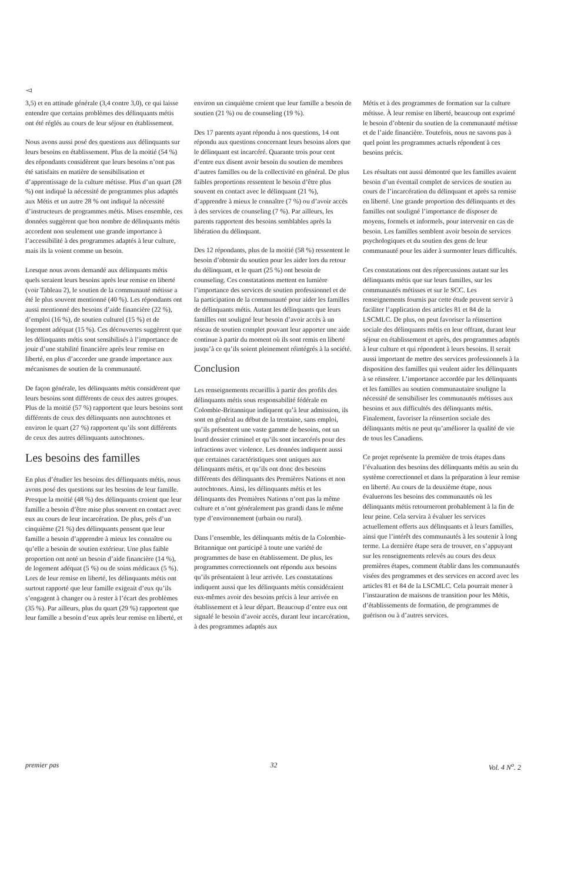◅
3,5) et en attitude générale (3,4 contre 3,0), ce qui laisse entendre que certains problèmes des délinquants métis ont été réglés au cours de leur séjour en établissement.
Nous avons aussi posé des questions aux délinquants sur leurs besoins en établissement. Plus de la moitié (54 %) des répondants considèrent que leurs besoins n’ont pas été satisfaits en matière de sensibilisation et d’apprentissage de la culture métisse. Plus d’un quart (28 %) ont indiqué la nécessité de programmes plus adaptés aux Métis et un autre 28 % ont indiqué la nécessité d’instructeurs de programmes métis. Mises ensemble, ces données suggèrent que bon nombre de délinquants métis accordent non seulement une grande importance à l’accessibilité à des programmes adaptés à leur culture, mais ils la voient comme un besoin.
Lorsque nous avons demandé aux délinquants métis quels seraient leurs besoins après leur remise en liberté (voir Tableau 2), le soutien de la communauté métisse a été le plus souvent mentionné (40 %). Les répondants ont aussi mentionné des besoins d’aide financière (22 %), d’emploi (16 %), de soutien culturel (15 %) et de logement adéquat (15 %). Ces découvertes suggèrent que les délinquants métis sont sensibilisés à l’importance de jouir d’une stabilité financière après leur remise en liberté, en plus d’accorder une grande importance aux mécanismes de soutien de la communauté.
De façon générale, les délinquants métis considèrent que leurs besoins sont différents de ceux des autres groupes. Plus de la moitié (57 %) rapportent que leurs besoins sont différents de ceux des délinquants non autochtones et environ le quart (27 %) rapportent qu’ils sont différents de ceux des autres délinquants autochtones.
Les besoins des familles
En plus d’étudier les besoins des délinquants métis, nous avons posé des questions sur les besoins de leur famille. Presque la moitié (48 %) des délinquants croient que leur famille a besoin d’être mise plus souvent en contact avec eux au cours de leur incarcération. De plus, près d’un cinquième (21 %) des délinquants pensent que leur famille a besoin d’apprendre à mieux les connaître ou qu’elle a besoin de soutien extérieur. Une plus faible proportion ont noté un besoin d’aide financière (14 %), de logement adéquat (5 %) ou de soins médicaux (5 %). Lors de leur remise en liberté, les délinquants métis ont surtout rapporté que leur famille exigeait d’eux qu’ils s’engagent à changer ou à rester à l’écart des problèmes (35 %). Par ailleurs, plus du quart (29 %) rapportent que leur famille a besoin d’eux après leur remise en liberté, et
environ un cinquième croient que leur famille a besoin de soutien (21 %) ou de counseling (19 %).
Des 17 parents ayant répondu à nos questions, 14 ont répondu aux questions concernant leurs besoins alors que le délinquant est incarcéré. Quarante trois pour cent d’entre eux disent avoir besoin du soutien de membres d’autres familles ou de la collectivité en général. De plus faibles proportions ressentent le besoin d’être plus souvent en contact avec le délinquant (21 %), d’apprendre à mieux le connaître (7 %) ou d’avoir accès à des services de counseling (7 %). Par ailleurs, les parents rapportent des besoins semblables après la libération du délinquant.
Des 12 répondants, plus de la moitié (58 %) ressentent le besoin d’obtenir du soutien pour les aider lors du retour du délinquant, et le quart (25 %) ont besoin de counseling. Ces constatations mettent en lumière l’importance des services de soutien professionnel et de la participation de la communauté pour aider les familles de délinquants métis. Autant les délinquants que leurs familles ont souligné leur besoin d’avoir accès à un réseau de soutien complet pouvant leur apporter une aide continue à partir du moment où ils sont remis en liberté jusqu’à ce qu’ils soient pleinement réintégrés à la société.
Conclusion
Les renseignements recueillis à partir des profils des délinquants métis sous responsabilité fédérale en Colombie-Britannique indiquent qu’à leur admission, ils sont en général au début de la trentaine, sans emploi, qu’ils présentent une vaste gamme de besoins, ont un lourd dossier criminel et qu’ils sont incarcérés pour des infractions avec violence. Les données indiquent aussi que certaines caractéristiques sont uniques aux délinquants métis, et qu’ils ont donc des besoins différents des délinquants des Premières Nations et non autochtones. Ainsi, les délinquants métis et les délinquants des Premières Nations n’ont pas la même culture et n’ont généralement pas grandi dans le même type d’environnement (urbain ou rural).
Dans l’ensemble, les délinquants métis de la Colombie-Britannique ont participé à toute une variété de programmes de base en établissement. De plus, les programmes correctionnels ont répondu aux besoins qu’ils présentaient à leur arrivée. Les constatations indiquent aussi que les délinquants métis considéraient eux-mêmes avoir des besoins précis à leur arrivée en établissement et à leur départ. Beaucoup d’entre eux ont signalé le besoin d’avoir accès, durant leur incarcération, à des programmes adaptés aux
Métis et à des programmes de formation sur la culture métisse. À leur remise en liberté, beaucoup ont exprimé le besoin d’obtenir du soutien de la communauté métisse et de l’aide financière. Toutefois, nous ne savons pas à quel point les programmes actuels répondent à ces besoins précis.
Les résultats ont aussi démontré que les familles avaient besoin d’un éventail complet de services de soutien au cours de l’incarcération du délinquant et après sa remise en liberté. Une grande proportion des délinquants et des familles ont souligné l’importance de disposer de moyens, formels et informels, pour intervenir en cas de besoin. Les familles semblent avoir besoin de services psychologiques et du soutien des gens de leur communauté pour les aider à surmonter leurs difficultés.
Ces constatations ont des répercussions autant sur les délinquants métis que sur leurs familles, sur les communautés métisses et sur le SCC. Les renseignements fournis par cette étude peuvent servir à faciliter l’application des articles 81 et 84 de la LSCMLC. De plus, on peut favoriser la réinsertion sociale des délinquants métis en leur offrant, durant leur séjour en établissement et après, des programmes adaptés à leur culture et qui répondent à leurs besoins. Il serait aussi important de mettre des services professionnels à la disposition des familles qui veulent aider les délinquants à se réinsérer. L’importance accordée par les délinquants et les familles au soutien communautaire souligne la nécessité de sensibiliser les communautés métisses aux besoins et aux difficultés des délinquants métis. Finalement, favoriser la réinsertion sociale des délinquants métis ne peut qu’améliorer la qualité de vie de tous les Canadiens.
Ce projet représente la première de trois étapes dans l’évaluation des besoins des délinquants métis au sein du système correctionnel et dans la préparation à leur remise en liberté. Au cours de la deuxième étape, nous évaluerons les besoins des communautés où les délinquants métis retourneront probablement à la fin de leur peine. Cela servira à évaluer les services actuellement offerts aux délinquants et à leurs familles, ainsi que l’intérêt des communautés à les soutenir à long terme. La dernière étape sera de trouver, en s’appuyant sur les renseignements relevés au cours des deux premières étapes, comment établir dans les communautés visées des programmes et des services en accord avec les articles 81 et 84 de la LSCMLC. Cela pourrait mener à l’instauration de maisons de transition pour les Métis, d’établissements de formation, de programmes de guérison ou à d’autres services.
premier pas 32 Vol. 4 N<sup>o</sup>. 2